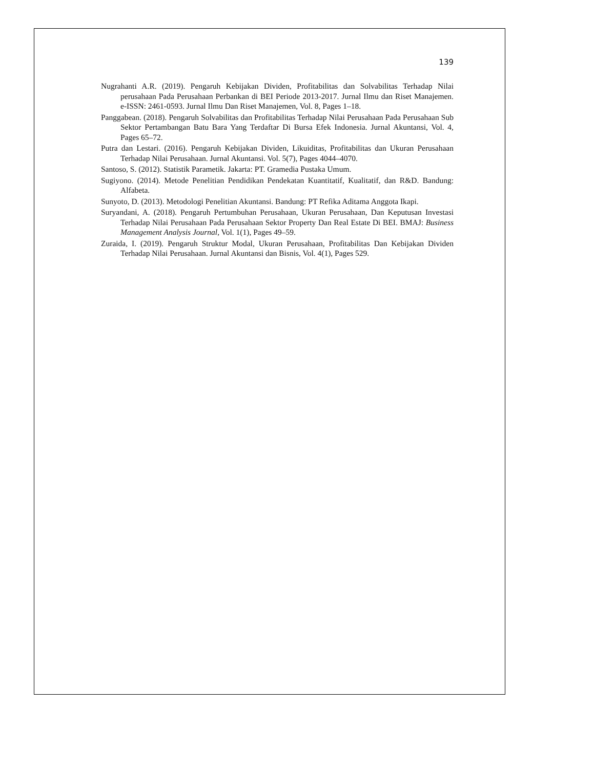139
Nugrahanti A.R. (2019). Pengaruh Kebijakan Dividen, Profitabilitas dan Solvabilitas Terhadap Nilai perusahaan Pada Perusahaan Perbankan di BEI Periode 2013-2017. Jurnal Ilmu dan Riset Manajemen. e-ISSN: 2461-0593. Jurnal Ilmu Dan Riset Manajemen, Vol. 8, Pages 1–18.
Panggabean. (2018). Pengaruh Solvabilitas dan Profitabilitas Terhadap Nilai Perusahaan Pada Perusahaan Sub Sektor Pertambangan Batu Bara Yang Terdaftar Di Bursa Efek Indonesia. Jurnal Akuntansi, Vol. 4, Pages 65–72.
Putra dan Lestari. (2016). Pengaruh Kebijakan Dividen, Likuiditas, Profitabilitas dan Ukuran Perusahaan Terhadap Nilai Perusahaan. Jurnal Akuntansi. Vol. 5(7), Pages 4044–4070.
Santoso, S. (2012). Statistik Parametik. Jakarta: PT. Gramedia Pustaka Umum.
Sugiyono. (2014). Metode Penelitian Pendidikan Pendekatan Kuantitatif, Kualitatif, dan R&D. Bandung: Alfabeta.
Sunyoto, D. (2013). Metodologi Penelitian Akuntansi. Bandung: PT Refika Aditama Anggota Ikapi.
Suryandani, A. (2018). Pengaruh Pertumbuhan Perusahaan, Ukuran Perusahaan, Dan Keputusan Investasi Terhadap Nilai Perusahaan Pada Perusahaan Sektor Property Dan Real Estate Di BEI. BMAJ: Business Management Analysis Journal, Vol. 1(1), Pages 49–59.
Zuraida, I. (2019). Pengaruh Struktur Modal, Ukuran Perusahaan, Profitabilitas Dan Kebijakan Dividen Terhadap Nilai Perusahaan. Jurnal Akuntansi dan Bisnis, Vol. 4(1), Pages 529.